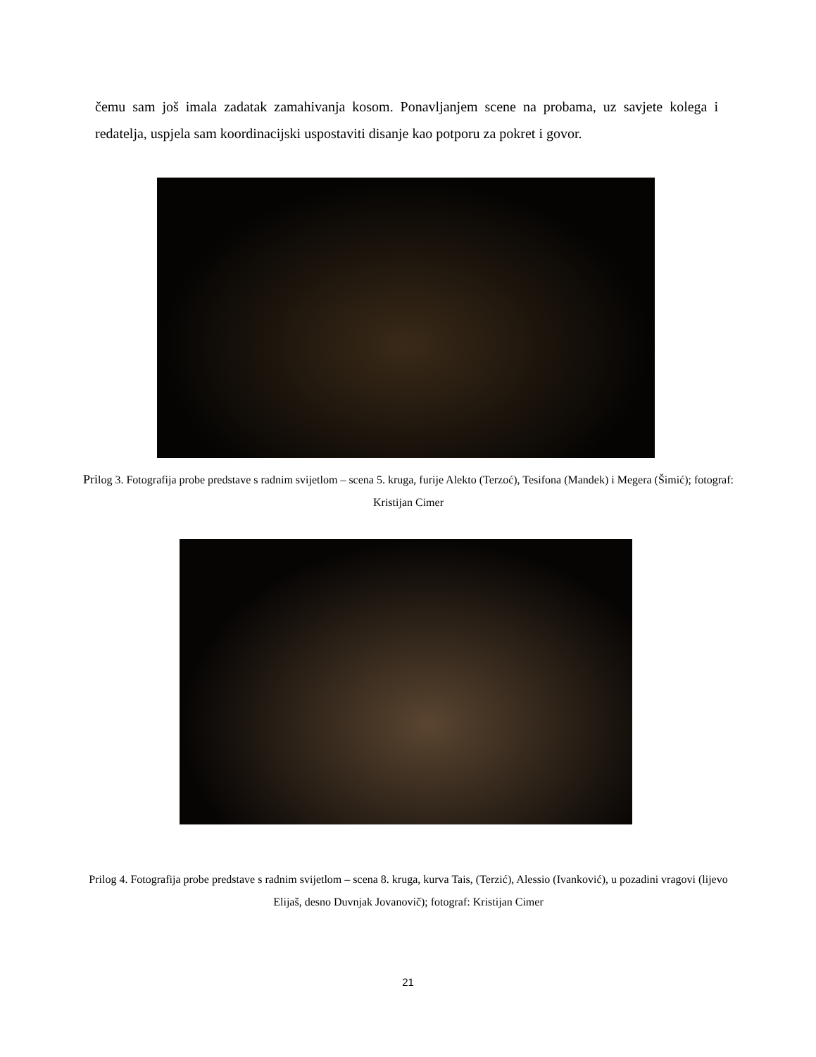čemu sam još imala zadatak zamahivanja kosom. Ponavljanjem scene na probama, uz savjete kolega i redatelja, uspjela sam koordinacijski uspostaviti disanje kao potporu za pokret i govor.
Prilog 3. Fotografija probe predstave s radnim svijetlom – scena 5. kruga, furije Alekto (Terzoć), Tesifona (Mandek) i Megera (Šimić); fotograf: Kristijan Cimer
Prilog 4. Fotografija probe predstave s radnim svijetlom – scena 8. kruga, kurva Tais, (Terzić), Alessio (Ivanković), u pozadini vragovi (lijevo Elijaš, desno Duvnjak Jovanovič); fotograf: Kristijan Cimer
21